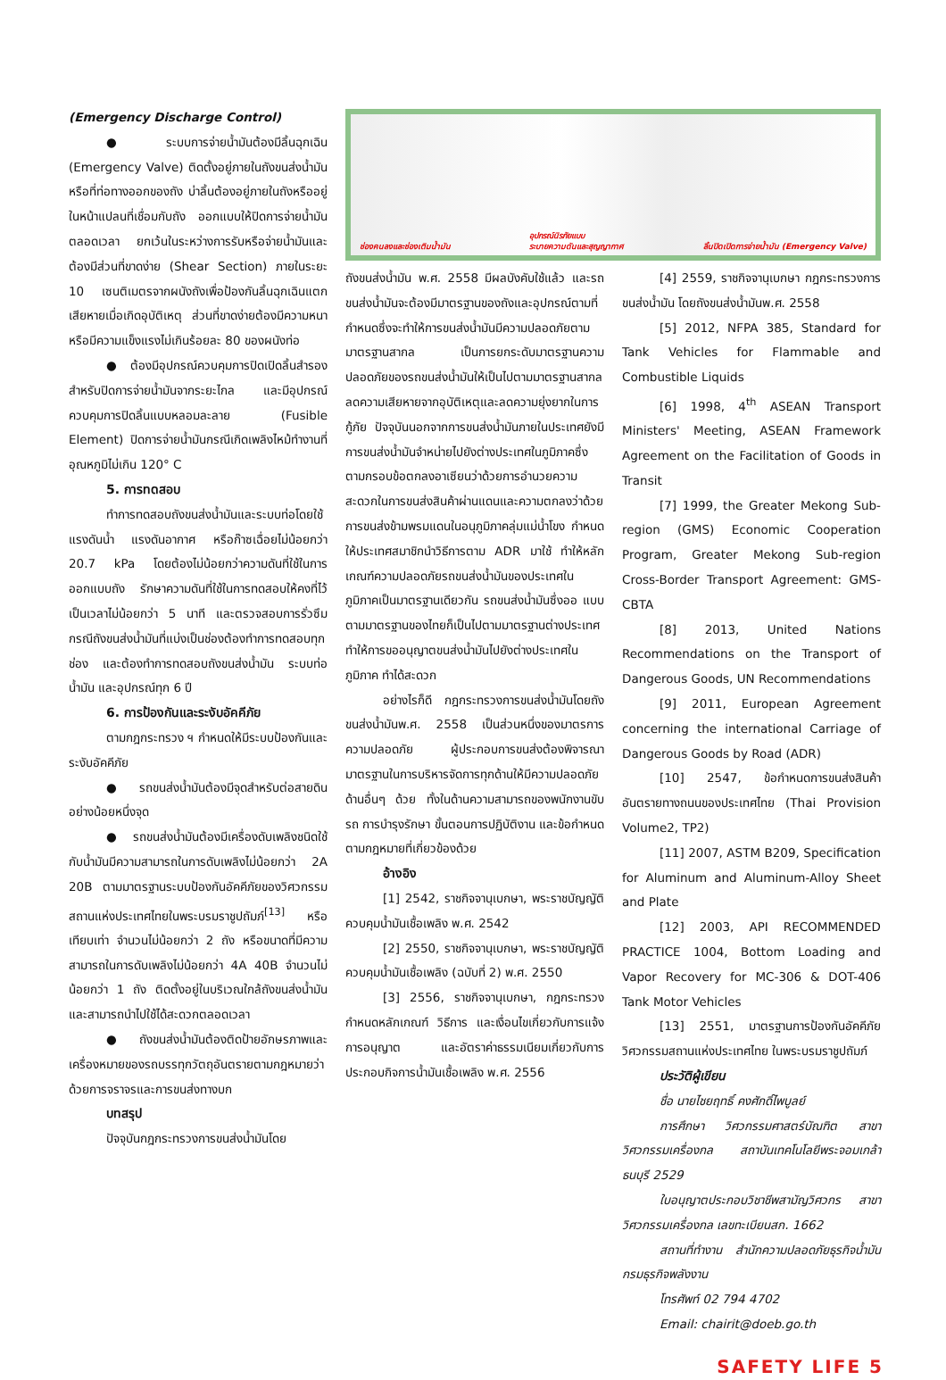(Emergency Discharge Control)
● ระบบการจ่ายน้ำมันต้องมีลิ้นฉุกเฉิน (Emergency Valve) ติดตั้งอยู่ภายในถังขนส่งน้ำมันหรือที่ท่อทางออกของถัง บ่าลิ้นต้องอยู่ภายในถังหรืออยู่ในหน้าแปลนที่เชื่อมกับถัง ออกแบบให้ปิดการจ่ายน้ำมันตลอดเวลา ยกเว้นในระหว่างการรับหรือจ่ายน้ำมันและต้องมีส่วนที่ขาดง่าย (Shear Section) ภายในระยะ 10 เซนติเมตรจากผนังถังเพื่อป้องกันลิ้นฉุกเฉินแตกเสียหายเมื่อเกิดอุบัติเหตุ ส่วนที่ขาดง่ายต้องมีความหนาหรือมีความแข็งแรงไม่เกินร้อยละ 80 ของผนังท่อ
● ต้องมีอุปกรณ์ควบคุมการปิดเปิดลิ้นสำรองสำหรับปิดการจ่ายน้ำมันจากระยะไกล และมีอุปกรณ์ควบคุมการปิดลิ้นแบบหลอมละลาย (Fusible Element) ปิดการจ่ายน้ำมันกรณีเกิดเพลิงไหม้ทำงานที่อุณหภูมิไม่เกิน 120° C
5. การทดสอบ
ทำการทดสอบถังขนส่งน้ำมันและระบบท่อโดยใช้แรงดันน้ำ แรงดันอากาศ หรือก๊าซเฉื่อยไม่น้อยกว่า 20.7 kPa โดยต้องไม่น้อยกว่าความดันที่ใช้ในการออกแบบถัง รักษาความดันที่ใช้ในการทดสอบให้คงที่ไว้เป็นเวลาไม่น้อยกว่า 5 นาที และตรวจสอบการรั่วซึมกรณีถังขนส่งน้ำมันที่แบ่งเป็นช่องต้องทำการทดสอบทุกช่อง และต้องทำการทดสอบถังขนส่งน้ำมัน ระบบท่อน้ำมัน และอุปกรณ์ทุก 6 ปี
6. การป้องกันและระงับอัคคีภัย
ตามกฎกระทรวง ฯ กำหนดให้มีระบบป้องกันและระงับอัคคีภัย
● รถขนส่งน้ำมันต้องมีจุดสำหรับต่อสายดินอย่างน้อยหนึ่งจุด
● รถขนส่งน้ำมันต้องมีเครื่องดับเพลิงชนิดใช้กับน้ำมันมีความสามารถในการดับเพลิงไม่น้อยกว่า 2A 20B ตามมาตรฐานระบบป้องกันอัคคีภัยของวิศวกรรมสถานแห่งประเทศไทยในพระบรมราชูปถัมภ์<sup>[13]</sup> หรือเทียบเท่า จำนวนไม่น้อยกว่า 2 ถัง หรือขนาดที่มีความสามารถในการดับเพลิงไม่น้อยกว่า 4A 40B จำนวนไม่น้อยกว่า 1 ถัง ติดตั้งอยู่ในบริเวณใกล้ถังขนส่งน้ำมันและสามารถนำไปใช้ได้สะดวกตลอดเวลา
● ถังขนส่งน้ำมันต้องติดป้ายอักษรภาพและเครื่องหมายของรถบรรทุกวัตถุอันตรายตามกฎหมายว่าด้วยการจราจรและการขนส่งทางบก
บทสรุป
ปัจจุบันกฎกระทรวงการขนส่งน้ำมันโดย
ช่องคนลงและช่องเติมน้ำมัน อุปกรณ์นิรภัยแบบ
ระบายความดันและสุญญากาศ ลิ้นปิดเปิดการจ่ายน้ำมัน (Emergency Valve)
ถังขนส่งน้ำมัน พ.ศ. 2558 มีผลบังคับใช้แล้ว และรถขนส่งน้ำมันจะต้องมีมาตรฐานของถังและอุปกรณ์ตามที่กำหนดซึ่งจะทำให้การขนส่งน้ำมันมีความปลอดภัยตามมาตรฐานสากล เป็นการยกระดับมาตรฐานความปลอดภัยของรถขนส่งน้ำมันให้เป็นไปตามมาตรฐานสากล ลดความเสียหายจากอุบัติเหตุและลดความยุ่งยากในการกู้ภัย ปัจจุบันนอกจากการขนส่งน้ำมันภายในประเทศยังมีการขนส่งน้ำมันจำหน่ายไปยังต่างประเทศในภูมิภาคซึ่งตามกรอบข้อตกลงอาเซียนว่าด้วยการอำนวยความสะดวกในการขนส่งสินค้าผ่านแดนและความตกลงว่าด้วยการขนส่งข้ามพรมแดนในอนุภูมิภาคลุ่มแม่น้ำโขง กำหนดให้ประเทศสมาชิกนำวิธีการตาม ADR มาใช้ ทำให้หลักเกณฑ์ความปลอดภัยรถขนส่งน้ำมันของประเทศในภูมิภาคเป็นมาตรฐานเดียวกัน รถขนส่งน้ำมันซึ่งออ แบบตามมาตรฐานของไทยก็เป็นไปตามมาตรฐานต่างประเทศ ทำให้การขออนุญาตขนส่งน้ำมันไปยังต่างประเทศในภูมิภาค ทำได้สะดวก
อย่างไรก็ดี กฎกระทรวงการขนส่งน้ำมันโดยถังขนส่งน้ำมันพ.ศ. 2558 เป็นส่วนหนึ่งของมาตรการความปลอดภัย ผู้ประกอบการขนส่งต้องพิจารณามาตรฐานในการบริหารจัดการทุกด้านให้มีความปลอดภัยด้านอื่นๆ ด้วย ทั้งในด้านความสามารถของพนักงานขับรถ การบำรุงรักษา ขั้นตอนการปฏิบัติงาน และข้อกำหนดตามกฎหมายที่เกี่ยวข้องด้วย
อ้างอิง
[1] 2542, ราชกิจจานุเบกษา, พระราชบัญญัติควบคุมน้ำมันเชื้อเพลิง พ.ศ. 2542
[2] 2550, ราชกิจจานุเบกษา, พระราชบัญญัติควบคุมน้ำมันเชื้อเพลิง (ฉบับที่ 2) พ.ศ. 2550
[3] 2556, ราชกิจจานุเบกษา, กฎกระทรวง กำหนดหลักเกณฑ์ วิธีการ และเงื่อนไขเกี่ยวกับการแจ้ง การอนุญาต และอัตราค่าธรรมเนียมเกี่ยวกับการประกอบกิจการน้ำมันเชื้อเพลิง พ.ศ. 2556
[4] 2559, ราชกิจจานุเบกษา กฎกระทรวงการขนส่งน้ำมัน โดยถังขนส่งน้ำมันพ.ศ. 2558
[5] 2012, NFPA 385, Standard for Tank Vehicles for Flammable and Combustible Liquids
[6] 1998, 4<sup>th</sup> ASEAN Transport Ministers' Meeting, ASEAN Framework Agreement on the Facilitation of Goods in Transit
[7] 1999, the Greater Mekong Sub-region (GMS) Economic Cooperation Program, Greater Mekong Sub-region Cross-Border Transport Agreement: GMS-CBTA
[8] 2013, United Nations Recommendations on the Transport of Dangerous Goods, UN Recommendations
[9] 2011, European Agreement concerning the international Carriage of Dangerous Goods by Road (ADR)
[10] 2547, ข้อกำหนดการขนส่งสินค้าอันตรายทางถนนของประเทศไทย (Thai Provision Volume2, TP2)
[11] 2007, ASTM B209, Specification for Aluminum and Aluminum-Alloy Sheet and Plate
[12] 2003, API RECOMMENDED PRACTICE 1004, Bottom Loading and Vapor Recovery for MC-306 & DOT-406 Tank Motor Vehicles
[13] 2551, มาตรฐานการป้องกันอัคคีภัย วิศวกรรมสถานแห่งประเทศไทย ในพระบรมราชูปถัมภ์
ประวัติผู้เขียน
ชื่อ นายไชยฤทธิ์ คงศักดิ์ไพบูลย์
การศึกษา วิศวกรรมศาสตร์บัณฑิต สาขาวิศวกรรมเครื่องกล สถาบันเทคโนโลยีพระจอมเกล้า ธนบุรี 2529
ใบอนุญาตประกอบวิชาชีพสามัญวิศวกร สาขาวิศวกรรมเครื่องกล เลขทะเบียนสก. 1662
สถานที่ทำงาน สำนักความปลอดภัยธุรกิจน้ำมันกรมธุรกิจพลังงาน
โทรศัพท์ 02 794 4702
Email: chairit@doeb.go.th
SAFETY LIFE 5